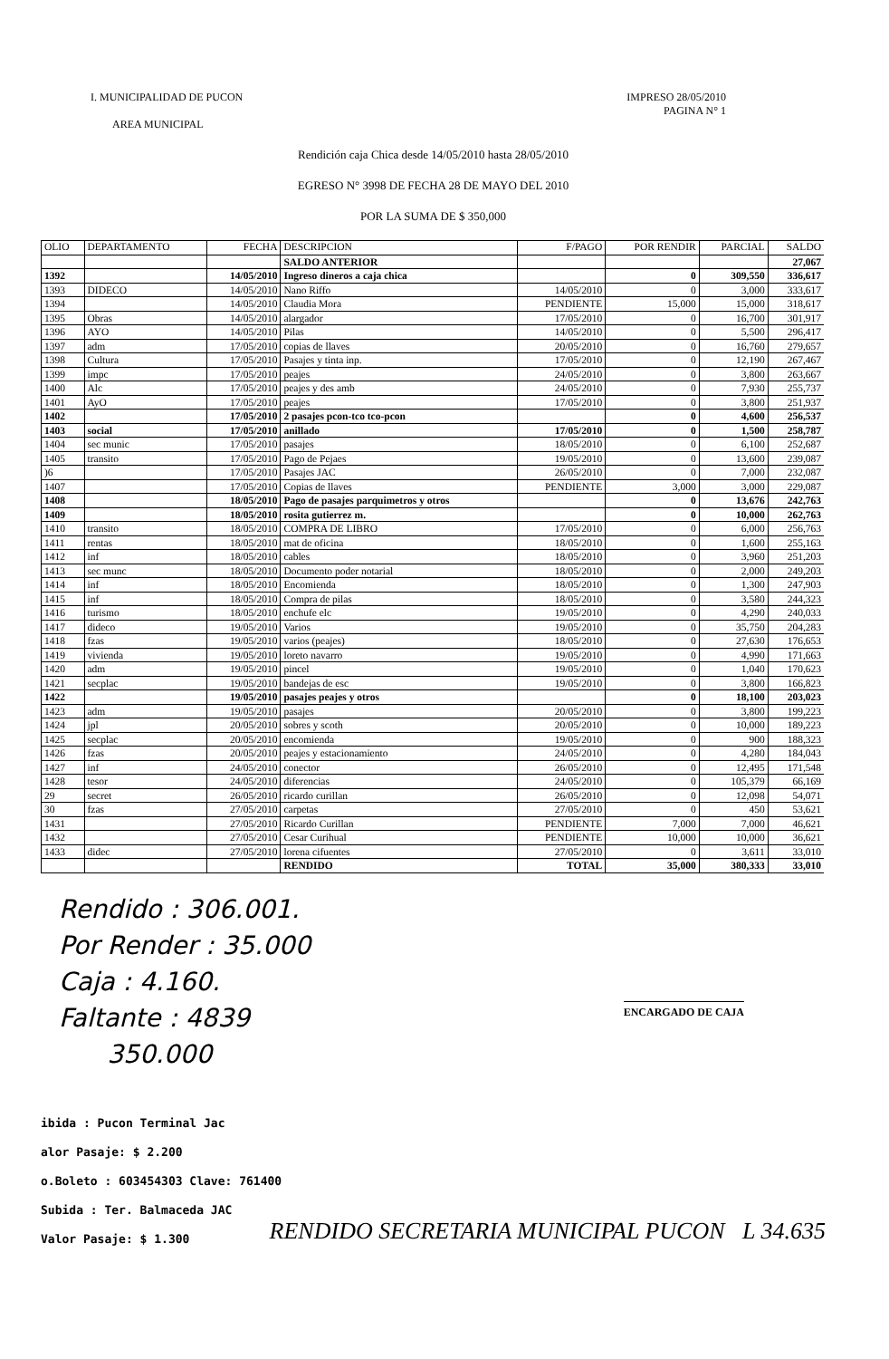I. MUNICIPALIDAD DE PUCON
AREA MUNICIPAL
IMPRESO 28/05/2010
PAGINA N° 1
Rendición caja Chica desde 14/05/2010 hasta 28/05/2010
EGRESO N° 3998 DE FECHA 28 DE MAYO DEL 2010
POR LA SUMA DE $ 350,000
| OLIO | DEPARTAMENTO | FECHA | DESCRIPCION | F/PAGO | POR RENDIR | PARCIAL | SALDO |
| --- | --- | --- | --- | --- | --- | --- | --- |
| | | | SALDO ANTERIOR | | | | 27,067 |
| 1392 | | 14/05/2010 | Ingreso dineros a caja chica | | 0 | 309,550 | 336,617 |
| 1393 | DIDECO | 14/05/2010 | Nano Riffo | 14/05/2010 | 0 | 3,000 | 333,617 |
| 1394 | | 14/05/2010 | Claudia Mora | PENDIENTE | 15,000 | 15,000 | 318,617 |
| 1395 | Obras | 14/05/2010 | alargador | 17/05/2010 | 0 | 16,700 | 301,917 |
| 1396 | AYO | 14/05/2010 | Pilas | 14/05/2010 | 0 | 5,500 | 296,417 |
| 1397 | adm | 17/05/2010 | copias de llaves | 20/05/2010 | 0 | 16,760 | 279,657 |
| 1398 | Cultura | 17/05/2010 | Pasajes y tinta inp. | 17/05/2010 | 0 | 12,190 | 267,467 |
| 1399 | impc | 17/05/2010 | peajes | 24/05/2010 | 0 | 3,800 | 263,667 |
| 1400 | Alc | 17/05/2010 | peajes y des amb | 24/05/2010 | 0 | 7,930 | 255,737 |
| 1401 | AyO | 17/05/2010 | peajes | 17/05/2010 | 0 | 3,800 | 251,937 |
| 1402 | | 17/05/2010 | 2 pasajes pcon-tco tco-pcon | | 0 | 4,600 | 256,537 |
| 1403 | social | 17/05/2010 | anillado | 17/05/2010 | 0 | 1,500 | 258,787 |
| 1404 | sec munic | 17/05/2010 | pasajes | 18/05/2010 | 0 | 6,100 | 252,687 |
| 1405 | transito | 17/05/2010 | Pago de Pejaes | 19/05/2010 | 0 | 13,600 | 239,087 |
| )6 | | 17/05/2010 | Pasajes JAC | 26/05/2010 | 0 | 7,000 | 232,087 |
| 1407 | | 17/05/2010 | Copias de llaves | PENDIENTE | 3,000 | 3,000 | 229,087 |
| 1408 | | 18/05/2010 | Pago de pasajes parquimetros y otros | | 0 | 13,676 | 242,763 |
| 1409 | | 18/05/2010 | rosita gutierrez m. | | 0 | 10,000 | 262,763 |
| 1410 | transito | 18/05/2010 | COMPRA DE LIBRO | 17/05/2010 | 0 | 6,000 | 256,763 |
| 1411 | rentas | 18/05/2010 | mat de oficina | 18/05/2010 | 0 | 1,600 | 255,163 |
| 1412 | inf | 18/05/2010 | cables | 18/05/2010 | 0 | 3,960 | 251,203 |
| 1413 | sec munc | 18/05/2010 | Documento poder notarial | 18/05/2010 | 0 | 2,000 | 249,203 |
| 1414 | inf | 18/05/2010 | Encomienda | 18/05/2010 | 0 | 1,300 | 247,903 |
| 1415 | inf | 18/05/2010 | Compra de pilas | 18/05/2010 | 0 | 3,580 | 244,323 |
| 1416 | turismo | 18/05/2010 | enchufe elc | 19/05/2010 | 0 | 4,290 | 240,033 |
| 1417 | dideco | 19/05/2010 | Varios | 19/05/2010 | 0 | 35,750 | 204,283 |
| 1418 | fzas | 19/05/2010 | varios (peajes) | 18/05/2010 | 0 | 27,630 | 176,653 |
| 1419 | vivienda | 19/05/2010 | loreto navarro | 19/05/2010 | 0 | 4,990 | 171,663 |
| 1420 | adm | 19/05/2010 | pincel | 19/05/2010 | 0 | 1,040 | 170,623 |
| 1421 | secplac | 19/05/2010 | bandejas de esc | 19/05/2010 | 0 | 3,800 | 166,823 |
| 1422 | | 19/05/2010 | pasajes peajes y otros | | 0 | 18,100 | 203,023 |
| 1423 | adm | 19/05/2010 | pasajes | 20/05/2010 | 0 | 3,800 | 199,223 |
| 1424 | jpl | 20/05/2010 | sobres y scoth | 20/05/2010 | 0 | 10,000 | 189,223 |
| 1425 | secplac | 20/05/2010 | encomienda | 19/05/2010 | 0 | 900 | 188,323 |
| 1426 | fzas | 20/05/2010 | peajes y estacionamiento | 24/05/2010 | 0 | 4,280 | 184,043 |
| 1427 | inf | 24/05/2010 | conector | 26/05/2010 | 0 | 12,495 | 171,548 |
| 1428 | tesor | 24/05/2010 | diferencias | 24/05/2010 | 0 | 105,379 | 66,169 |
| 29 | secret | 26/05/2010 | ricardo curillan | 26/05/2010 | 0 | 12,098 | 54,071 |
| 30 | fzas | 27/05/2010 | carpetas | 27/05/2010 | 0 | 450 | 53,621 |
| 1431 | | 27/05/2010 | Ricardo Curillan | PENDIENTE | 7,000 | 7,000 | 46,621 |
| 1432 | | 27/05/2010 | Cesar Curihual | PENDIENTE | 10,000 | 10,000 | 36,621 |
| 1433 | didec | 27/05/2010 | lorena cifuentes | 27/05/2010 | 0 | 3,611 | 33,010 |
| | | | RENDIDO | TOTAL | 35,000 | 380,333 | 33,010 |
Rendido : 306.001.
Por Render : 35.000
Caja : 4.160.
Faltante : 4839
350.000
ENCARGADO DE CAJA
ibida : Pucon Terminal Jac
alor Pasaje: $ 2.200
o.Boleto : 603454303 Clave: 761400
Subida : Ter. Balmaceda JAC
Valor Pasaje: $ 1.300
RENDIDO SECRETARIA MUNICIPAL PUCON L 34.635